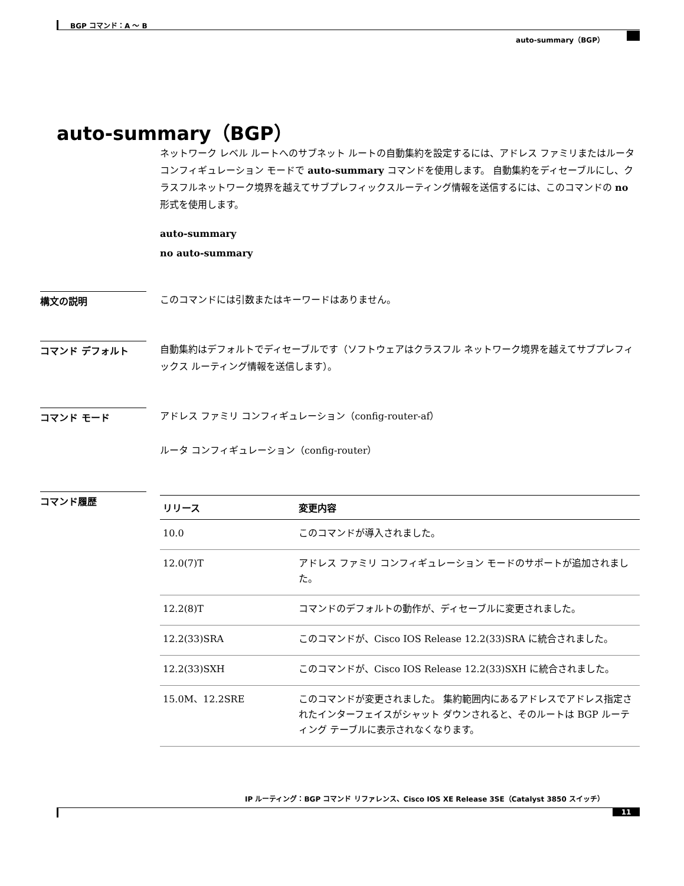BGP コマンド：A ～ B
auto-summary（BGP）
auto-summary（BGP）
ネットワーク レベル ルートへのサブネット ルートの自動集約を設定するには、アドレス ファミリまたはルータ コンフィギュレーション モードで auto-summary コマンドを使用します。 自動集約をディセーブルにし、クラスフルネットワーク境界を越えてサブプレフィックスルーティング情報を送信するには、このコマンドの no 形式を使用します。
auto-summary
no auto-summary
構文の説明
このコマンドには引数またはキーワードはありません。
コマンド デフォルト
自動集約はデフォルトでディセーブルです（ソフトウェアはクラスフル ネットワーク境界を越えてサブプレフィックス ルーティング情報を送信します）。
コマンド モード
アドレス ファミリ コンフィギュレーション（config-router-af）
ルータ コンフィギュレーション（config-router）
コマンド履歴
| リリース | 変更内容 |
| --- | --- |
| 10.0 | このコマンドが導入されました。 |
| 12.0(7)T | アドレス ファミリ コンフィギュレーション モードのサポートが追加されました。 |
| 12.2(8)T | コマンドのデフォルトの動作が、ディセーブルに変更されました。 |
| 12.2(33)SRA | このコマンドが、Cisco IOS Release 12.2(33)SRA に統合されました。 |
| 12.2(33)SXH | このコマンドが、Cisco IOS Release 12.2(33)SXH に統合されました。 |
| 15.0M、12.2SRE | このコマンドが変更されました。 集約範囲内にあるアドレスでアドレス指定されたインターフェイスがシャット ダウンされると、そのルートは BGP ルーティング テーブルに表示されなくなります。 |
IP ルーティング：BGP コマンド リファレンス、Cisco IOS XE Release 3SE（Catalyst 3850 スイッチ）
11